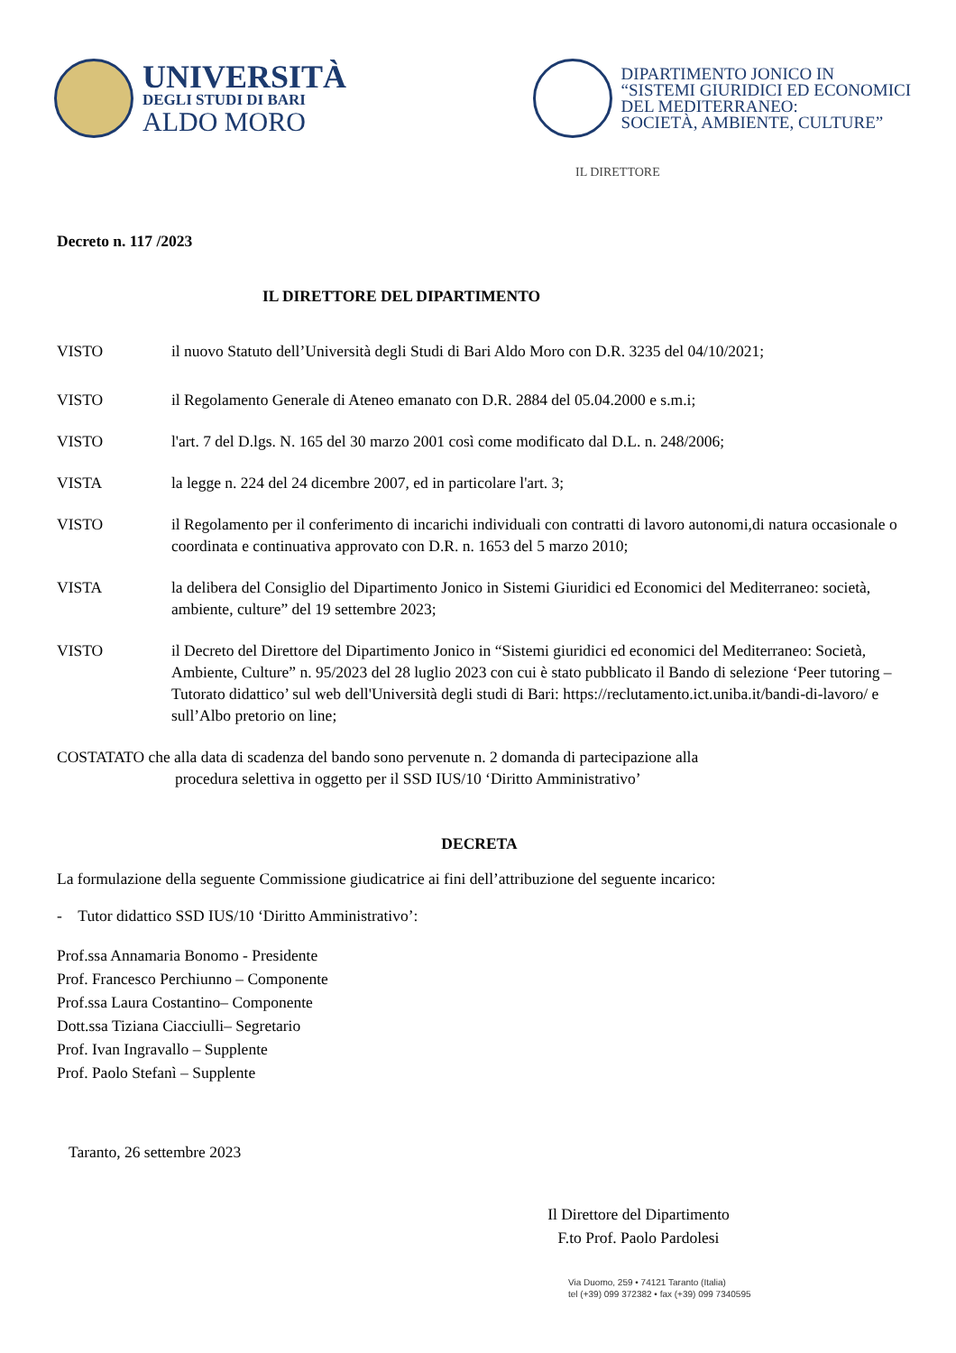UNIVERSITÀ
DEGLI STUDI DI BARI
ALDO MORO
DIPARTIMENTO JONICO IN
“SISTEMI GIURIDICI ED ECONOMICI
DEL MEDITERRANEO:
SOCIETÀ, AMBIENTE, CULTURE”
IL DIRETTORE
Decreto n. 117 /2023
IL DIRETTORE DEL DIPARTIMENTO
VISTO il nuovo Statuto dell’Università degli Studi di Bari Aldo Moro con D.R. 3235 del 04/10/2021;
VISTO il Regolamento Generale di Ateneo emanato con D.R. 2884 del 05.04.2000 e s.m.i;
VISTO l'art. 7 del D.lgs. N. 165 del 30 marzo 2001 così come modificato dal D.L. n. 248/2006;
VISTA la legge n. 224 del 24 dicembre 2007, ed in particolare l'art. 3;
VISTO il Regolamento per il conferimento di incarichi individuali con contratti di lavoro autonomi,di natura occasionale o coordinata e continuativa approvato con D.R. n. 1653 del 5 marzo 2010;
VISTA la delibera del Consiglio del Dipartimento Jonico in Sistemi Giuridici ed Economici del Mediterraneo: società, ambiente, culture” del 19 settembre 2023;
VISTO il Decreto del Direttore del Dipartimento Jonico in “Sistemi giuridici ed economici del Mediterraneo: Società, Ambiente, Culture” n. 95/2023 del 28 luglio 2023 con cui è stato pubblicato il Bando di selezione ‘Peer tutoring – Tutorato didattico’ sul web dell'Università degli studi di Bari: https://reclutamento.ict.uniba.it/bandi-di-lavoro/ e sull’Albo pretorio on line;
COSTATATO che alla data di scadenza del bando sono pervenute n. 2 domanda di partecipazione alla
procedura selettiva in oggetto per il SSD IUS/10 ‘Diritto Amministrativo’
DECRETA
La formulazione della seguente Commissione giudicatrice ai fini dell’attribuzione del seguente incarico:
- Tutor didattico SSD IUS/10 ‘Diritto Amministrativo’:
Prof.ssa Annamaria Bonomo - Presidente
Prof. Francesco Perchiunno – Componente
Prof.ssa Laura Costantino– Componente
Dott.ssa Tiziana Ciacciulli– Segretario
Prof. Ivan Ingravallo – Supplente
Prof. Paolo Stefanì – Supplente
Taranto, 26 settembre 2023
Il Direttore del Dipartimento
F.to Prof. Paolo Pardolesi
Via Duomo, 259 • 74121 Taranto (Italia)
tel (+39) 099 372382 • fax (+39) 099 7340595